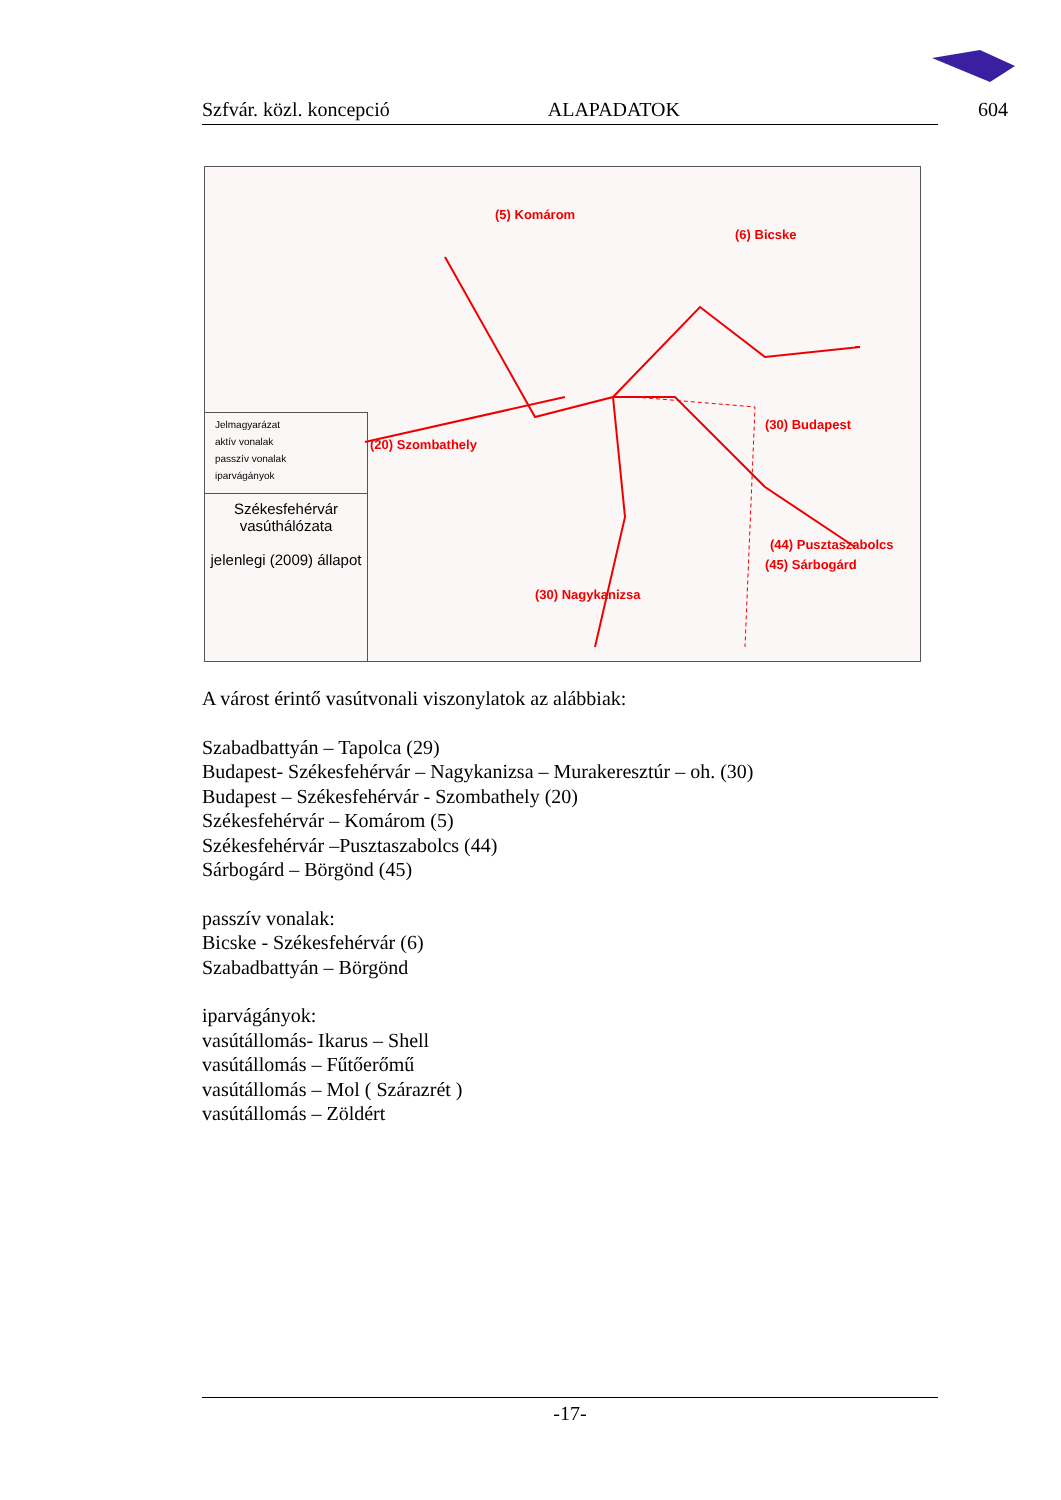Szfvár. közl. koncepció ALAPADATOK 604
(5) Komárom
(6) Bicske
(20) Szombathely
(30) Budapest
(30) Nagykanizsa
(44) Pusztaszabolcs
(45) Sárbogárd
Jelmagyarázat
aktív vonalak
passzív vonalak
iparvágányok
Székesfehérvár
vasúthálózata
jelenlegi (2009) állapot
A várost érintő vasútvonali viszonylatok az alábbiak:
Szabadbattyán – Tapolca (29)
Budapest- Székesfehérvár – Nagykanizsa – Murakeresztúr – oh. (30)
Budapest – Székesfehérvár - Szombathely (20)
Székesfehérvár – Komárom (5)
Székesfehérvár –Pusztaszabolcs (44)
Sárbogárd – Börgönd (45)
passzív vonalak:
Bicske - Székesfehérvár (6)
Szabadbattyán – Börgönd
iparvágányok:
vasútállomás- Ikarus – Shell
vasútállomás – Fűtőerőmű
vasútállomás – Mol ( Szárazrét )
vasútállomás – Zöldért
-17-